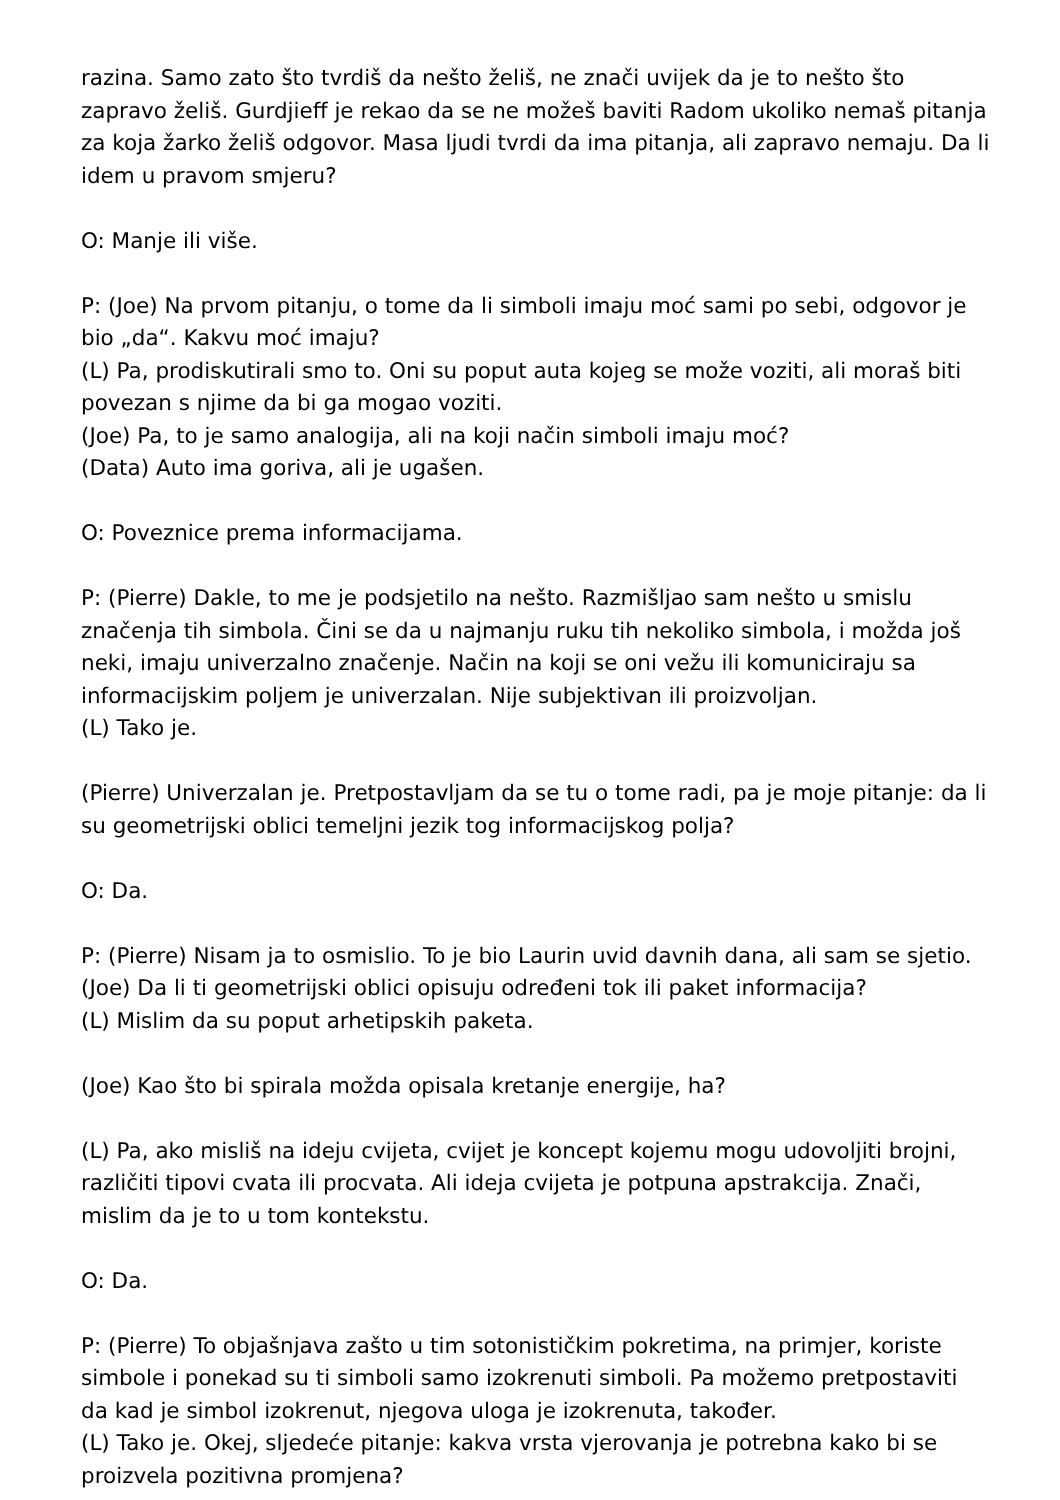razina. Samo zato što tvrdiš da nešto želiš, ne znači uvijek da je to nešto što zapravo želiš. Gurdjieff je rekao da se ne možeš baviti Radom ukoliko nemaš pitanja za koja žarko želiš odgovor. Masa ljudi tvrdi da ima pitanja, ali zapravo nemaju. Da li idem u pravom smjeru?
O: Manje ili više.
P: (Joe) Na prvom pitanju, o tome da li simboli imaju moć sami po sebi, odgovor je bio „da“. Kakvu moć imaju?
(L) Pa, prodiskutirali smo to. Oni su poput auta kojeg se može voziti, ali moraš biti povezan s njime da bi ga mogao voziti.
(Joe) Pa, to je samo analogija, ali na koji način simboli imaju moć?
(Data) Auto ima goriva, ali je ugašen.
O: Poveznice prema informacijama.
P: (Pierre) Dakle, to me je podsjetilo na nešto. Razmišljao sam nešto u smislu značenja tih simbola. Čini se da u najmanju ruku tih nekoliko simbola, i možda još neki, imaju univerzalno značenje. Način na koji se oni vežu ili komuniciraju sa informacijskim poljem je univerzalan. Nije subjektivan ili proizvoljan.
(L) Tako je.
(Pierre) Univerzalan je. Pretpostavljam da se tu o tome radi, pa je moje pitanje: da li su geometrijski oblici temeljni jezik tog informacijskog polja?
O: Da.
P: (Pierre) Nisam ja to osmislio. To je bio Laurin uvid davnih dana, ali sam se sjetio.
(Joe) Da li ti geometrijski oblici opisuju određeni tok ili paket informacija?
(L) Mislim da su poput arhetipskih paketa.
(Joe) Kao što bi spirala možda opisala kretanje energije, ha?
(L) Pa, ako misliš na ideju cvijeta, cvijet je koncept kojemu mogu udovoljiti brojni, različiti tipovi cvata ili procvata. Ali ideja cvijeta je potpuna apstrakcija. Znači, mislim da je to u tom kontekstu.
O: Da.
P: (Pierre) To objašnjava zašto u tim sotonističkim pokretima, na primjer, koriste simbole i ponekad su ti simboli samo izokrenuti simboli. Pa možemo pretpostaviti da kad je simbol izokrenut, njegova uloga je izokrenuta, također.
(L) Tako je. Okej, sljedeće pitanje: kakva vrsta vjerovanja je potrebna kako bi se proizvela pozitivna promjena?